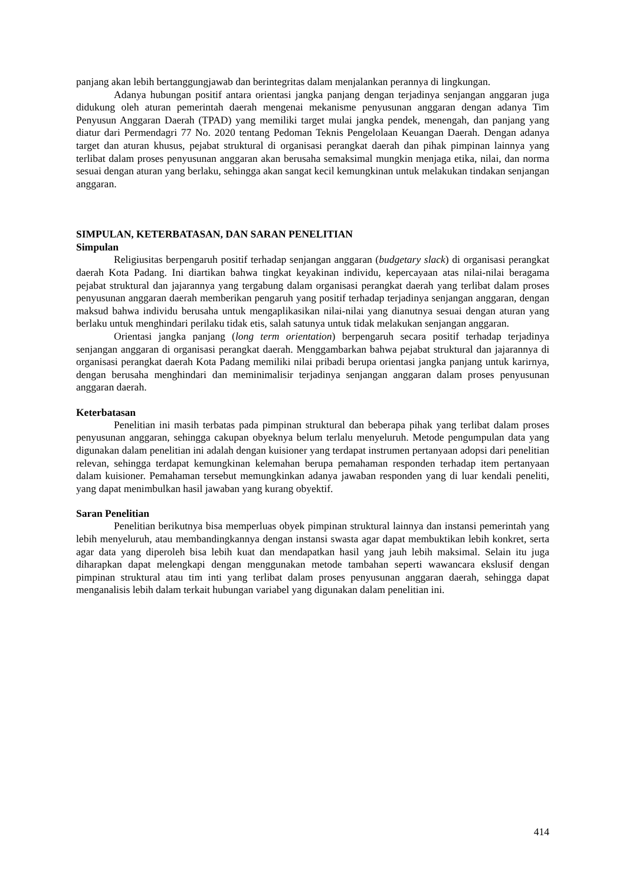panjang akan lebih bertanggungjawab dan berintegritas dalam menjalankan perannya di lingkungan.
Adanya hubungan positif antara orientasi jangka panjang dengan terjadinya senjangan anggaran juga didukung oleh aturan pemerintah daerah mengenai mekanisme penyusunan anggaran dengan adanya Tim Penyusun Anggaran Daerah (TPAD) yang memiliki target mulai jangka pendek, menengah, dan panjang yang diatur dari Permendagri 77 No. 2020 tentang Pedoman Teknis Pengelolaan Keuangan Daerah. Dengan adanya target dan aturan khusus, pejabat struktural di organisasi perangkat daerah dan pihak pimpinan lainnya yang terlibat dalam proses penyusunan anggaran akan berusaha semaksimal mungkin menjaga etika, nilai, dan norma sesuai dengan aturan yang berlaku, sehingga akan sangat kecil kemungkinan untuk melakukan tindakan senjangan anggaran.
SIMPULAN, KETERBATASAN, DAN SARAN PENELITIAN
Simpulan
Religiusitas berpengaruh positif terhadap senjangan anggaran (budgetary slack) di organisasi perangkat daerah Kota Padang. Ini diartikan bahwa tingkat keyakinan individu, kepercayaan atas nilai-nilai beragama pejabat struktural dan jajarannya yang tergabung dalam organisasi perangkat daerah yang terlibat dalam proses penyusunan anggaran daerah memberikan pengaruh yang positif terhadap terjadinya senjangan anggaran, dengan maksud bahwa individu berusaha untuk mengaplikasikan nilai-nilai yang dianutnya sesuai dengan aturan yang berlaku untuk menghindari perilaku tidak etis, salah satunya untuk tidak melakukan senjangan anggaran.
Orientasi jangka panjang (long term orientation) berpengaruh secara positif terhadap terjadinya senjangan anggaran di organisasi perangkat daerah. Menggambarkan bahwa pejabat struktural dan jajarannya di organisasi perangkat daerah Kota Padang memiliki nilai pribadi berupa orientasi jangka panjang untuk karirnya, dengan berusaha menghindari dan meminimalisir terjadinya senjangan anggaran dalam proses penyusunan anggaran daerah.
Keterbatasan
Penelitian ini masih terbatas pada pimpinan struktural dan beberapa pihak yang terlibat dalam proses penyusunan anggaran, sehingga cakupan obyeknya belum terlalu menyeluruh. Metode pengumpulan data yang digunakan dalam penelitian ini adalah dengan kuisioner yang terdapat instrumen pertanyaan adopsi dari penelitian relevan, sehingga terdapat kemungkinan kelemahan berupa pemahaman responden terhadap item pertanyaan dalam kuisioner. Pemahaman tersebut memungkinkan adanya jawaban responden yang di luar kendali peneliti, yang dapat menimbulkan hasil jawaban yang kurang obyektif.
Saran Penelitian
Penelitian berikutnya bisa memperluas obyek pimpinan struktural lainnya dan instansi pemerintah yang lebih menyeluruh, atau membandingkannya dengan instansi swasta agar dapat membuktikan lebih konkret, serta agar data yang diperoleh bisa lebih kuat dan mendapatkan hasil yang jauh lebih maksimal. Selain itu juga diharapkan dapat melengkapi dengan menggunakan metode tambahan seperti wawancara ekslusif dengan pimpinan struktural atau tim inti yang terlibat dalam proses penyusunan anggaran daerah, sehingga dapat menganalisis lebih dalam terkait hubungan variabel yang digunakan dalam penelitian ini.
414